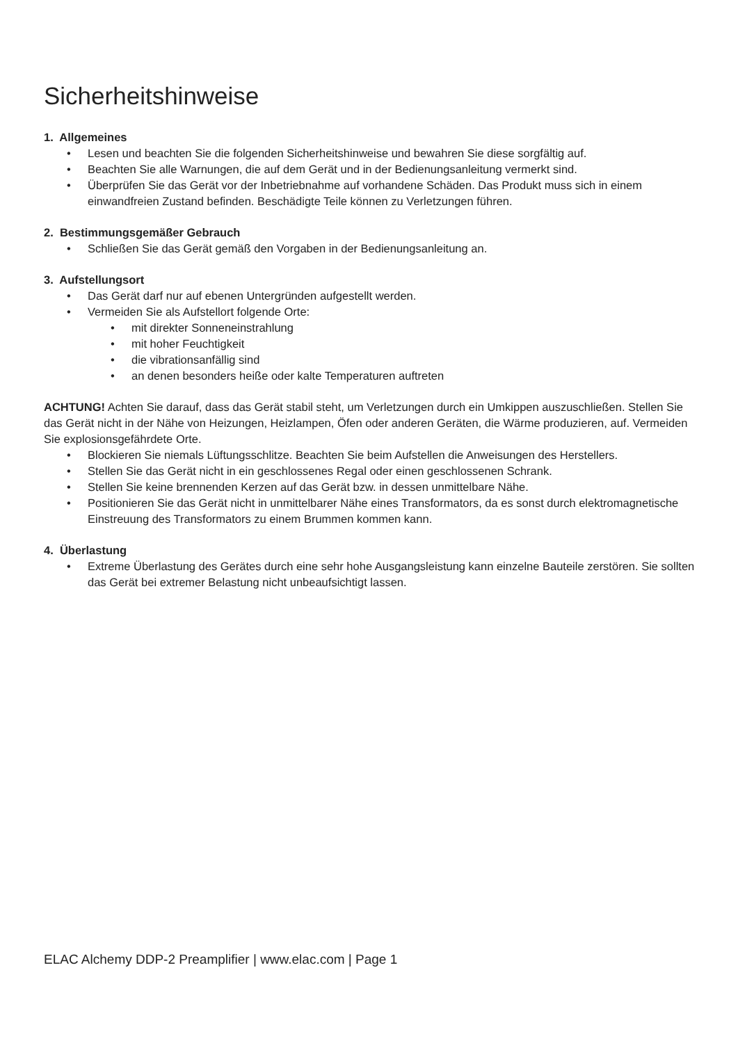Sicherheitshinweise
1. Allgemeines
• Lesen und beachten Sie die folgenden Sicherheitshinweise und bewahren Sie diese sorgfältig auf.
• Beachten Sie alle Warnungen, die auf dem Gerät und in der Bedienungsanleitung vermerkt sind.
• Überprüfen Sie das Gerät vor der Inbetriebnahme auf vorhandene Schäden. Das Produkt muss sich in einem einwandfreien Zustand befinden. Beschädigte Teile können zu Verletzungen führen.
2. Bestimmungsgemäßer Gebrauch
• Schließen Sie das Gerät gemäß den Vorgaben in der Bedienungsanleitung an.
3. Aufstellungsort
• Das Gerät darf nur auf ebenen Untergründen aufgestellt werden.
• Vermeiden Sie als Aufstellort folgende Orte:
• mit direkter Sonneneinstrahlung
• mit hoher Feuchtigkeit
• die vibrationsanfällig sind
• an denen besonders heiße oder kalte Temperaturen auftreten
ACHTUNG! Achten Sie darauf, dass das Gerät stabil steht, um Verletzungen durch ein Umkippen auszuschließen. Stellen Sie das Gerät nicht in der Nähe von Heizungen, Heizlampen, Öfen oder anderen Geräten, die Wärme produzieren, auf. Vermeiden Sie explosionsgefährdete Orte.
• Blockieren Sie niemals Lüftungsschlitze. Beachten Sie beim Aufstellen die Anweisungen des Herstellers.
• Stellen Sie das Gerät nicht in ein geschlossenes Regal oder einen geschlossenen Schrank.
• Stellen Sie keine brennenden Kerzen auf das Gerät bzw. in dessen unmittelbare Nähe.
• Positionieren Sie das Gerät nicht in unmittelbarer Nähe eines Transformators, da es sonst durch elektromagnetische Einstreuung des Transformators zu einem Brummen kommen kann.
4. Überlastung
• Extreme Überlastung des Gerätes durch eine sehr hohe Ausgangsleistung kann einzelne Bauteile zerstören. Sie sollten das Gerät bei extremer Belastung nicht unbeaufsichtigt lassen.
ELAC Alchemy DDP-2 Preamplifier | www.elac.com | Page 1